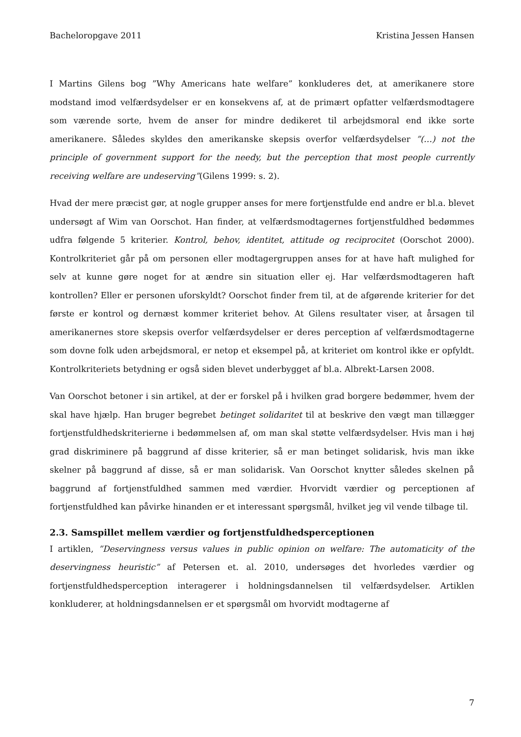Bacheloropgave 2011 Kristina Jessen Hansen
I Martins Gilens bog ”Why Americans hate welfare” konkluderes det, at amerikanere store modstand imod velfærdsydelser er en konsekvens af, at de primært opfatter velfærdsmodtagere som værende sorte, hvem de anser for mindre dedikeret til arbejdsmoral end ikke sorte amerikanere. Således skyldes den amerikanske skepsis overfor velfærdsydelser ”(…) not the principle of government support for the needy, but the perception that most people currently receiving welfare are undeserving”(Gilens 1999: s. 2).
Hvad der mere præcist gør, at nogle grupper anses for mere fortjenstfulde end andre er bl.a. blevet undersøgt af Wim van Oorschot. Han finder, at velfærdsmodtagernes fortjenstfuldhed bedømmes udfra følgende 5 kriterier. Kontrol, behov, identitet, attitude og reciprocitet (Oorschot 2000). Kontrolkriteriet går på om personen eller modtagergruppen anses for at have haft mulighed for selv at kunne gøre noget for at ændre sin situation eller ej. Har velfærdsmodtageren haft kontrollen? Eller er personen uforskyldt? Oorschot finder frem til, at de afgørende kriterier for det første er kontrol og dernæst kommer kriteriet behov. At Gilens resultater viser, at årsagen til amerikanernes store skepsis overfor velfærdsydelser er deres perception af velfærdsmodtagerne som dovne folk uden arbejdsmoral, er netop et eksempel på, at kriteriet om kontrol ikke er opfyldt. Kontrolkriteriets betydning er også siden blevet underbygget af bl.a. Albrekt-Larsen 2008.
Van Oorschot betoner i sin artikel, at der er forskel på i hvilken grad borgere bedømmer, hvem der skal have hjælp. Han bruger begrebet betinget solidaritet til at beskrive den vægt man tillægger fortjenstfuldhedskriterierne i bedømmelsen af, om man skal støtte velfærdsydelser. Hvis man i høj grad diskriminere på baggrund af disse kriterier, så er man betinget solidarisk, hvis man ikke skelner på baggrund af disse, så er man solidarisk. Van Oorschot knytter således skelnen på baggrund af fortjenstfuldhed sammen med værdier. Hvorvidt værdier og perceptionen af fortjenstfuldhed kan påvirke hinanden er et interessant spørgsmål, hvilket jeg vil vende tilbage til.
2.3. Samspillet mellem værdier og fortjenstfuldhedsperceptionen
I artiklen, ”Deservingness versus values in public opinion on welfare: The automaticity of the deservingness heuristic” af Petersen et. al. 2010, undersøges det hvorledes værdier og fortjenstfuldhedsperception interagerer i holdningsdannelsen til velfærdsydelser. Artiklen konkluderer, at holdningsdannelsen er et spørgsmål om hvorvidt modtagerne af
7